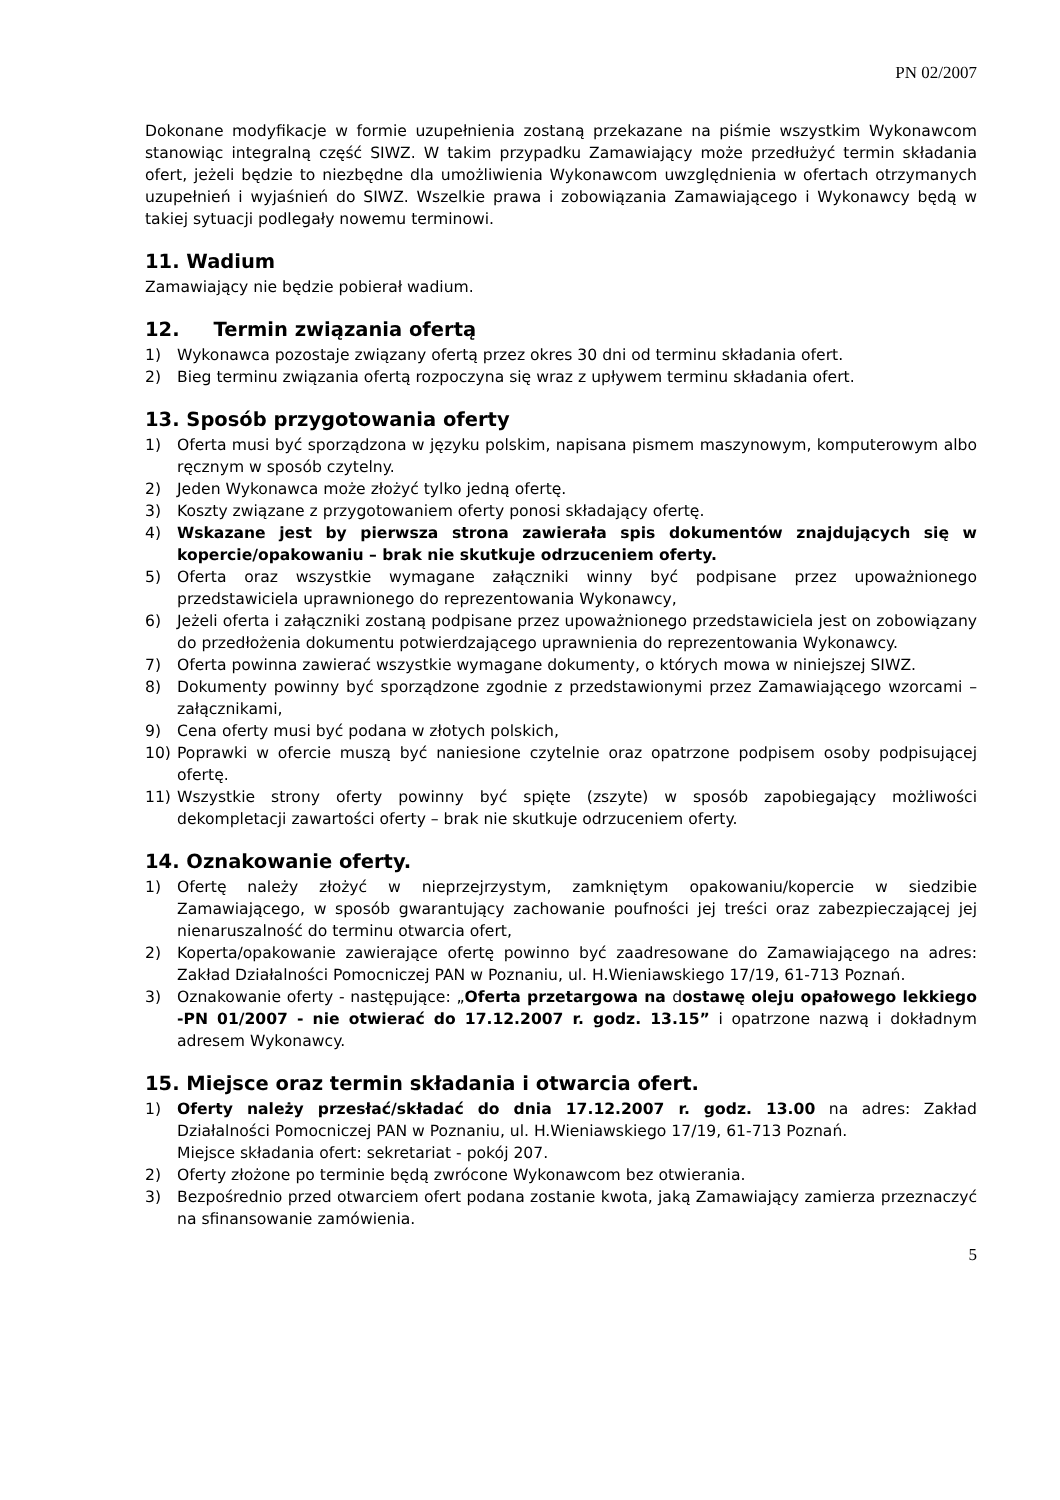PN 02/2007
Dokonane modyfikacje w formie uzupełnienia zostaną przekazane na piśmie wszystkim Wykonawcom stanowiąc integralną część SIWZ. W takim przypadku Zamawiający może przedłużyć termin składania ofert, jeżeli będzie to niezbędne dla umożliwienia Wykonawcom uwzględnienia w ofertach otrzymanych uzupełnień i wyjaśnień do SIWZ. Wszelkie prawa i zobowiązania Zamawiającego i Wykonawcy będą w takiej sytuacji podlegały nowemu terminowi.
11. Wadium
Zamawiający nie będzie pobierał wadium.
12. Termin związania ofertą
1) Wykonawca pozostaje związany ofertą przez okres 30 dni od terminu składania ofert.
2) Bieg terminu związania ofertą rozpoczyna się wraz z upływem terminu składania ofert.
13. Sposób przygotowania oferty
1) Oferta musi być sporządzona w języku polskim, napisana pismem maszynowym, komputerowym albo ręcznym w sposób czytelny.
2) Jeden Wykonawca może złożyć tylko jedną ofertę.
3) Koszty związane z przygotowaniem oferty ponosi składający ofertę.
4) Wskazane jest by pierwsza strona zawierała spis dokumentów znajdujących się w kopercie/opakowaniu – brak nie skutkuje odrzuceniem oferty.
5) Oferta oraz wszystkie wymagane załączniki winny być podpisane przez upoważnionego przedstawiciela uprawnionego do reprezentowania Wykonawcy,
6) Jeżeli oferta i załączniki zostaną podpisane przez upoważnionego przedstawiciela jest on zobowiązany do przedłożenia dokumentu potwierdzającego uprawnienia do reprezentowania Wykonawcy.
7) Oferta powinna zawierać wszystkie wymagane dokumenty, o których mowa w niniejszej SIWZ.
8) Dokumenty powinny być sporządzone zgodnie z przedstawionymi przez Zamawiającego wzorcami – załącznikami,
9) Cena oferty musi być podana w złotych polskich,
10) Poprawki w ofercie muszą być naniesione czytelnie oraz opatrzone podpisem osoby podpisującej ofertę.
11) Wszystkie strony oferty powinny być spięte (zszyte) w sposób zapobiegający możliwości dekompletacji zawartości oferty – brak nie skutkuje odrzuceniem oferty.
14. Oznakowanie oferty.
1) Ofertę należy złożyć w nieprzejrzystym, zamkniętym opakowaniu/kopercie w siedzibie Zamawiającego, w sposób gwarantujący zachowanie poufności jej treści oraz zabezpieczającej jej nienaruszalność do terminu otwarcia ofert,
2) Koperta/opakowanie zawierające ofertę powinno być zaadresowane do Zamawiającego na adres: Zakład Działalności Pomocniczej PAN w Poznaniu, ul. H.Wieniawskiego 17/19, 61-713 Poznań.
3) Oznakowanie oferty - następujące: „Oferta przetargowa na dostawę oleju opałowego lekkiego -PN 01/2007 - nie otwierać do 17.12.2007 r. godz. 13.15” i opatrzone nazwą i dokładnym adresem Wykonawcy.
15. Miejsce oraz termin składania i otwarcia ofert.
1) Oferty należy przesłać/składać do dnia 17.12.2007 r. godz. 13.00 na adres: Zakład Działalności Pomocniczej PAN w Poznaniu, ul. H.Wieniawskiego 17/19, 61-713 Poznań.
Miejsce składania ofert: sekretariat - pokój 207.
2) Oferty złożone po terminie będą zwrócone Wykonawcom bez otwierania.
3) Bezpośrednio przed otwarciem ofert podana zostanie kwota, jaką Zamawiający zamierza przeznaczyć na sfinansowanie zamówienia.
5